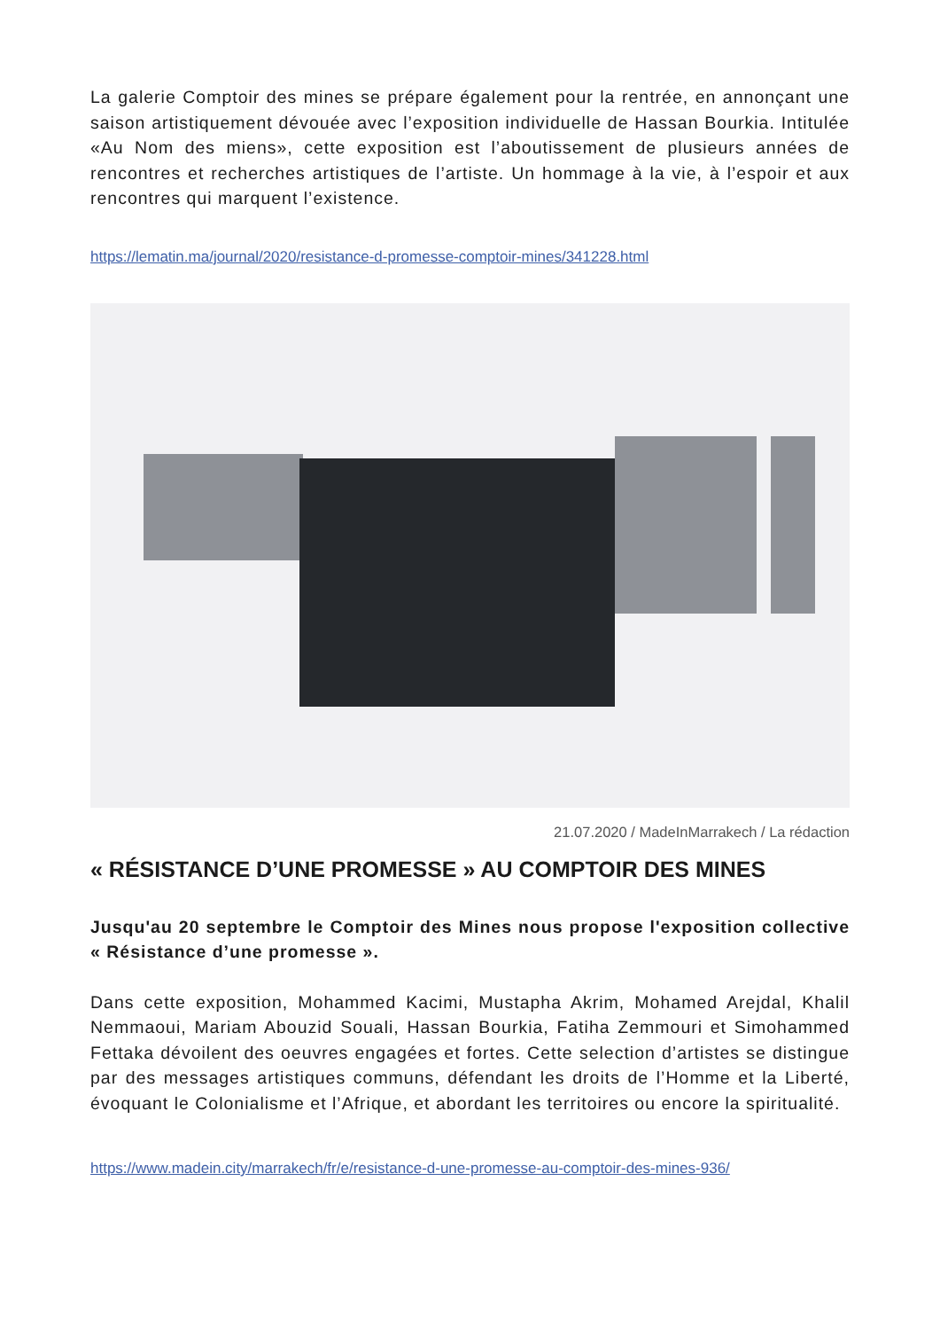La galerie Comptoir des mines se prépare également pour la rentrée, en annonçant une saison artistiquement dévouée avec l’exposition individuelle de Hassan Bourkia. Intitulée «Au Nom des miens», cette exposition est l’aboutissement de plusieurs années de rencontres et recherches artistiques de l’artiste. Un hommage à la vie, à l’espoir et aux rencontres qui marquent l’existence.
https://lematin.ma/journal/2020/resistance-d-promesse-comptoir-mines/341228.html
21.07.2020 / MadeInMarrakech / La rédaction
« RÉSISTANCE D’UNE PROMESSE » AU COMPTOIR DES MINES
Jusqu'au 20 septembre le Comptoir des Mines nous propose l'exposition collective « Résistance d’une promesse ».
Dans cette exposition, Mohammed Kacimi, Mustapha Akrim, Mohamed Arejdal, Khalil Nemmaoui, Mariam Abouzid Souali, Hassan Bourkia, Fatiha Zemmouri et Simohammed Fettaka dévoilent des oeuvres engagées et fortes. Cette selection d’artistes se distingue par des messages artistiques communs, défendant les droits de l’Homme et la Liberté, évoquant le Colonialisme et l’Afrique, et abordant les territoires ou encore la spiritualité.
https://www.madein.city/marrakech/fr/e/resistance-d-une-promesse-au-comptoir-des-mines-936/